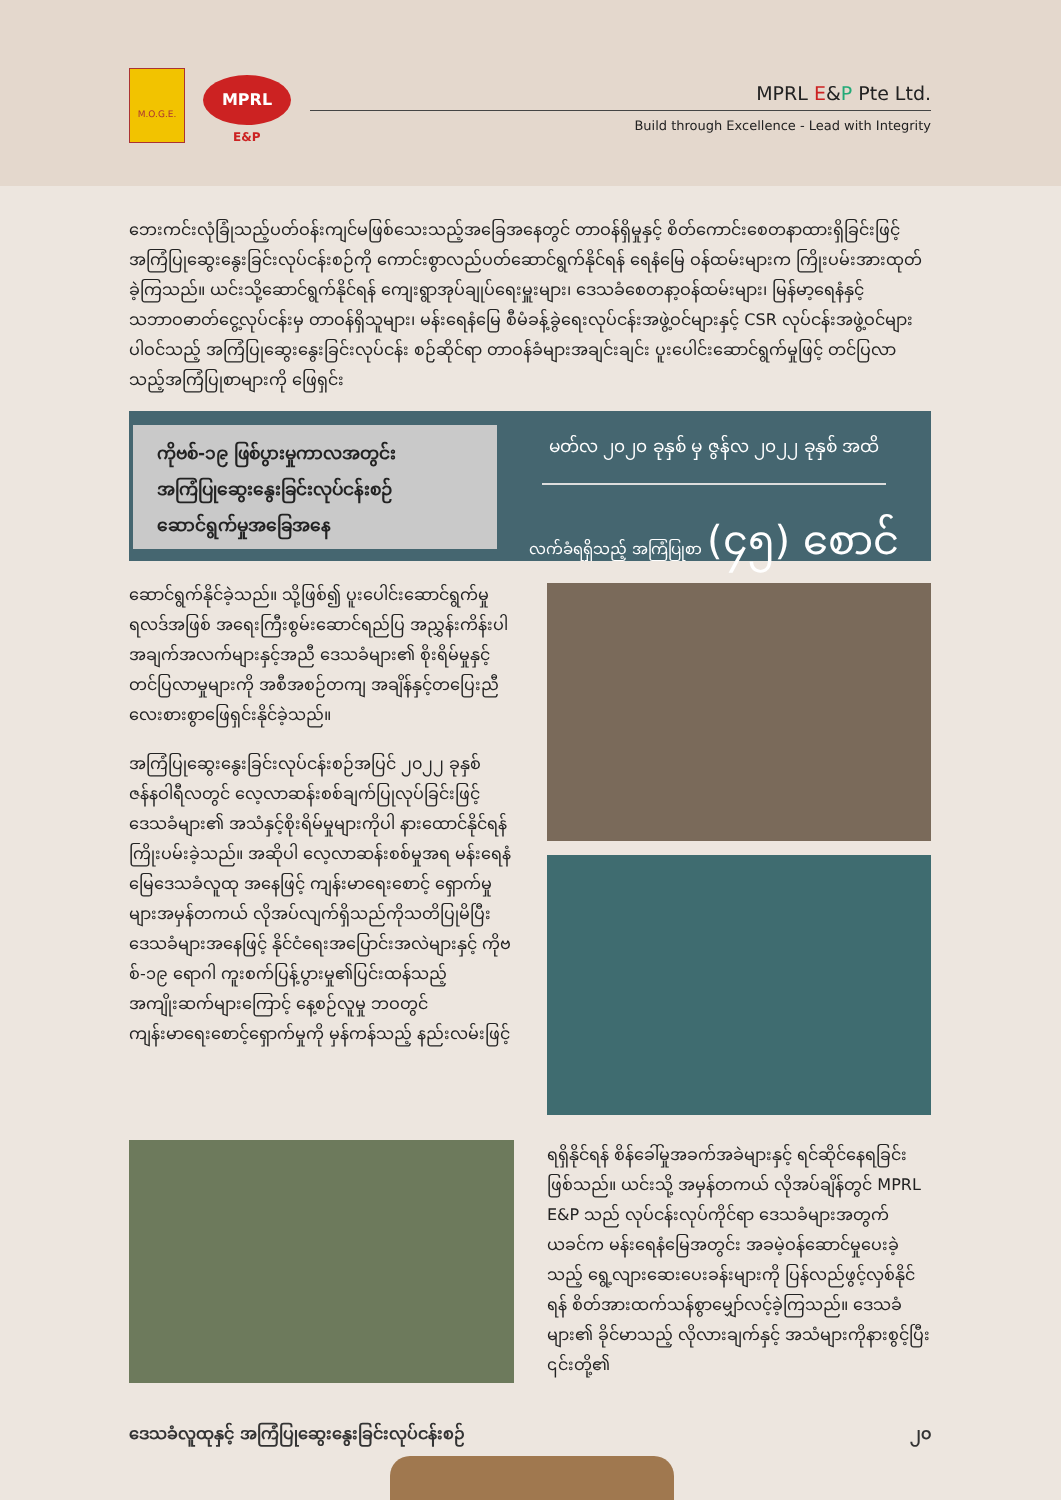M.O.G.E.
MPRL
E&P
MPRL E&P Pte Ltd.
Build through Excellence - Lead with Integrity
ဘေးကင်းလုံခြုံသည့်ပတ်ဝန်းကျင်မဖြစ်သေးသည့်အခြေအနေတွင် တာဝန်ရှိမှုနှင့် စိတ်ကောင်းစေတနာထားရှိခြင်းဖြင့် အကြံပြုဆွေးနွေးခြင်းလုပ်ငန်းစဉ်ကို ကောင်းစွာလည်ပတ်ဆောင်ရွက်နိုင်ရန် ရေနံမြေ ဝန်ထမ်းများက ကြိုးပမ်းအားထုတ်ခဲ့ကြသည်။ ယင်းသို့ဆောင်ရွက်နိုင်ရန် ကျေးရွာအုပ်ချုပ်ရေးမှူးများ၊ ဒေသခံစေတနာ့ဝန်ထမ်းများ၊ မြန်မာ့ရေနံနှင့်သဘာဝဓာတ်ငွေ့လုပ်ငန်းမှ တာဝန်ရှိသူများ၊ မန်းရေနံမြေ စီမံခန့်ခွဲရေးလုပ်ငန်းအဖွဲ့ဝင်များနှင့် CSR လုပ်ငန်းအဖွဲ့ဝင်များပါဝင်သည့် အကြံပြုဆွေးနွေးခြင်းလုပ်ငန်း စဉ်ဆိုင်ရာ တာဝန်ခံများအချင်းချင်း ပူးပေါင်းဆောင်ရွက်မှုဖြင့် တင်ပြလာသည့်အကြံပြုစာများကို ဖြေရှင်း
ကိုဗစ်-၁၉ ဖြစ်ပွားမှုကာလအတွင်း
အကြံပြုဆွေးနွေးခြင်းလုပ်ငန်းစဉ်
ဆောင်ရွက်မှုအခြေအနေ
မတ်လ ၂၀၂၀ ခုနှစ် မှ ဇွန်လ ၂၀၂၂ ခုနှစ် အထိ
လက်ခံရရှိသည့် အကြံပြုစာ (၄၅) စောင်
ဆောင်ရွက်နိုင်ခဲ့သည်။ သို့ဖြစ်၍ ပူးပေါင်းဆောင်ရွက်မှုရလဒ်အဖြစ် အရေးကြီးစွမ်းဆောင်ရည်ပြ အညွှန်းကိန်းပါ အချက်အလက်များနှင့်အညီ ဒေသခံများ၏ စိုးရိမ်မှုနှင့် တင်ပြလာမှုများကို အစီအစဉ်တကျ အချိန်နှင့်တပြေးညီ လေးစားစွာဖြေရှင်းနိုင်ခဲ့သည်။
အကြံပြုဆွေးနွေးခြင်းလုပ်ငန်းစဉ်အပြင် ၂၀၂၂ ခုနှစ် ဇန်နဝါရီလတွင် လေ့လာဆန်းစစ်ချက်ပြုလုပ်ခြင်းဖြင့် ဒေသခံများ၏ အသံနှင့်စိုးရိမ်မှုများကိုပါ နားထောင်နိုင်ရန် ကြိုးပမ်းခဲ့သည်။ အဆိုပါ လေ့လာဆန်းစစ်မှုအရ မန်းရေနံမြေဒေသခံလူထု အနေဖြင့် ကျန်းမာရေးစောင့် ရှောက်မှုများအမှန်တကယ် လိုအပ်လျက်ရှိသည်ကိုသတိပြုမိပြီး ဒေသခံများအနေဖြင့် နိုင်ငံရေးအပြောင်းအလဲများနှင့် ကိုဗစ်-၁၉ ရောဂါ ကူးစက်ပြန့်ပွားမှု၏ပြင်းထန်သည့်အကျိုးဆက်များကြောင့် နေ့စဉ်လူမှု ဘဝတွင် ကျန်းမာရေးစောင့်ရှောက်မှုကို မှန်ကန်သည့် နည်းလမ်းဖြင့်
ရရှိနိုင်ရန် စိန်ခေါ်မှုအခက်အခဲများနှင့် ရင်ဆိုင်နေရခြင်း ဖြစ်သည်။ ယင်းသို့ အမှန်တကယ် လိုအပ်ချိန်တွင် MPRL E&P သည် လုပ်ငန်းလုပ်ကိုင်ရာ ဒေသခံများအတွက် ယခင်က မန်းရေနံမြေအတွင်း အခမဲ့ဝန်ဆောင်မှုပေးခဲ့သည့် ရွေ့လျားဆေးပေးခန်းများကို ပြန်လည်ဖွင့်လှစ်နိုင်ရန် စိတ်အားထက်သန်စွာမျှော်လင့်ခဲ့ကြသည်။ ဒေသခံများ၏ ခိုင်မာသည့် လိုလားချက်နှင့် အသံများကိုနားစွင့်ပြီး ၎င်းတို့၏
ဒေသခံလူထုနှင့် အကြံပြုဆွေးနွေးခြင်းလုပ်ငန်းစဉ် ၂၀